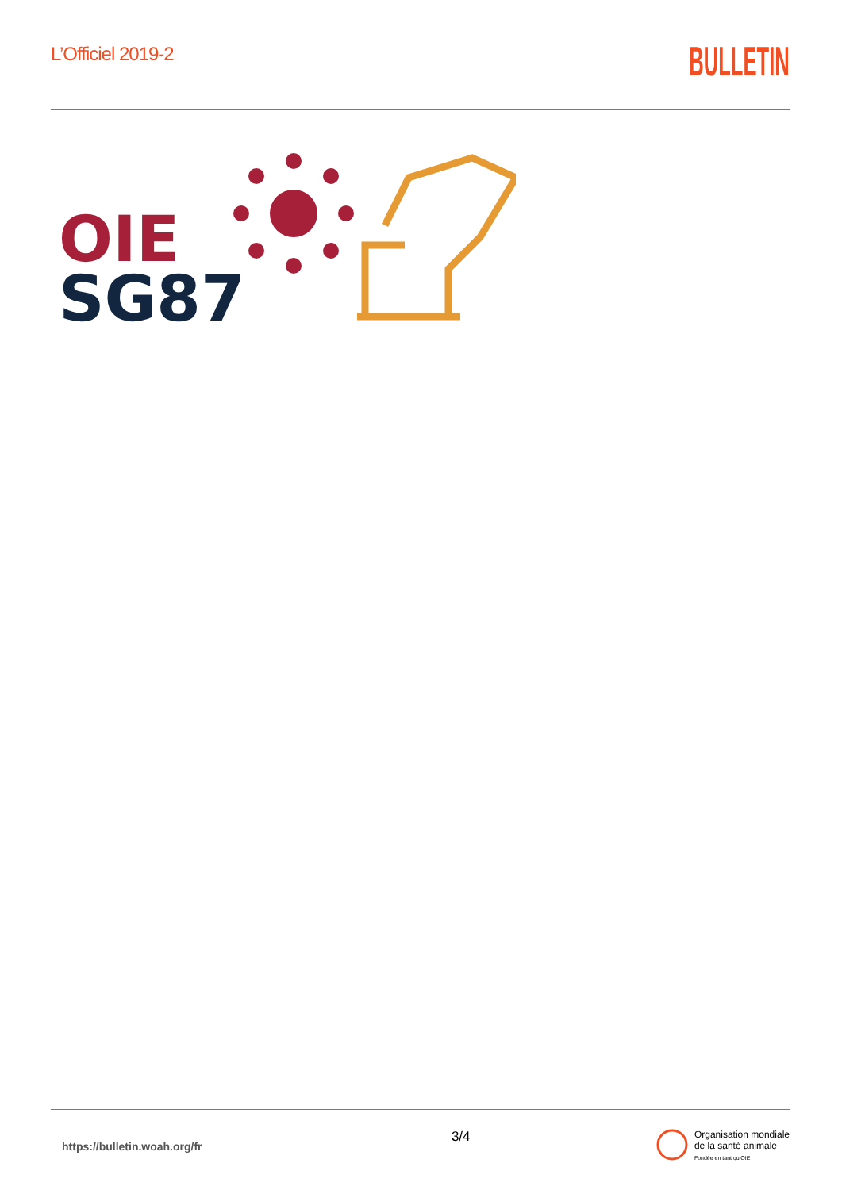L’Officiel 2019-2
BULLETIN
OIE
SG87
https://bulletin.woah.org/fr
3/4
Organisation mondiale
de la santé animale
Fondée en tant qu’OIE